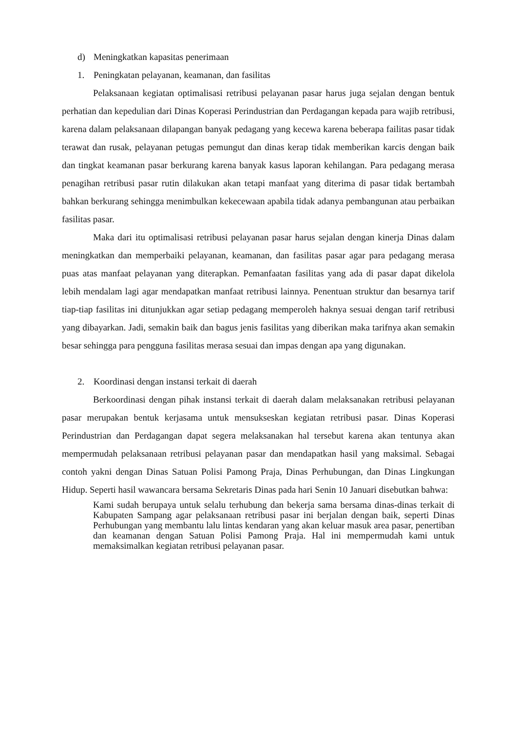d) Meningkatkan kapasitas penerimaan
1. Peningkatan pelayanan, keamanan, dan fasilitas
Pelaksanaan kegiatan optimalisasi retribusi pelayanan pasar harus juga sejalan dengan bentuk perhatian dan kepedulian dari Dinas Koperasi Perindustrian dan Perdagangan kepada para wajib retribusi, karena dalam pelaksanaan dilapangan banyak pedagang yang kecewa karena beberapa failitas pasar tidak terawat dan rusak, pelayanan petugas pemungut dan dinas kerap tidak memberikan karcis dengan baik dan tingkat keamanan pasar berkurang karena banyak kasus laporan kehilangan. Para pedagang merasa penagihan retribusi pasar rutin dilakukan akan tetapi manfaat yang diterima di pasar tidak bertambah bahkan berkurang sehingga menimbulkan kekecewaan apabila tidak adanya pembangunan atau perbaikan fasilitas pasar.
Maka dari itu optimalisasi retribusi pelayanan pasar harus sejalan dengan kinerja Dinas dalam meningkatkan dan memperbaiki pelayanan, keamanan, dan fasilitas pasar agar para pedagang merasa puas atas manfaat pelayanan yang diterapkan. Pemanfaatan fasilitas yang ada di pasar dapat dikelola lebih mendalam lagi agar mendapatkan manfaat retribusi lainnya. Penentuan struktur dan besarnya tarif tiap-tiap fasilitas ini ditunjukkan agar setiap pedagang memperoleh haknya sesuai dengan tarif retribusi yang dibayarkan. Jadi, semakin baik dan bagus jenis fasilitas yang diberikan maka tarifnya akan semakin besar sehingga para pengguna fasilitas merasa sesuai dan impas dengan apa yang digunakan.
2. Koordinasi dengan instansi terkait di daerah
Berkoordinasi dengan pihak instansi terkait di daerah dalam melaksanakan retribusi pelayanan pasar merupakan bentuk kerjasama untuk mensukseskan kegiatan retribusi pasar. Dinas Koperasi Perindustrian dan Perdagangan dapat segera melaksanakan hal tersebut karena akan tentunya akan mempermudah pelaksanaan retribusi pelayanan pasar dan mendapatkan hasil yang maksimal. Sebagai contoh yakni dengan Dinas Satuan Polisi Pamong Praja, Dinas Perhubungan, dan Dinas Lingkungan Hidup. Seperti hasil wawancara bersama Sekretaris Dinas pada hari Senin 10 Januari disebutkan bahwa:
Kami sudah berupaya untuk selalu terhubung dan bekerja sama bersama dinas-dinas terkait di Kabupaten Sampang agar pelaksanaan retribusi pasar ini berjalan dengan baik, seperti Dinas Perhubungan yang membantu lalu lintas kendaran yang akan keluar masuk area pasar, penertiban dan keamanan dengan Satuan Polisi Pamong Praja. Hal ini mempermudah kami untuk memaksimalkan kegiatan retribusi pelayanan pasar.